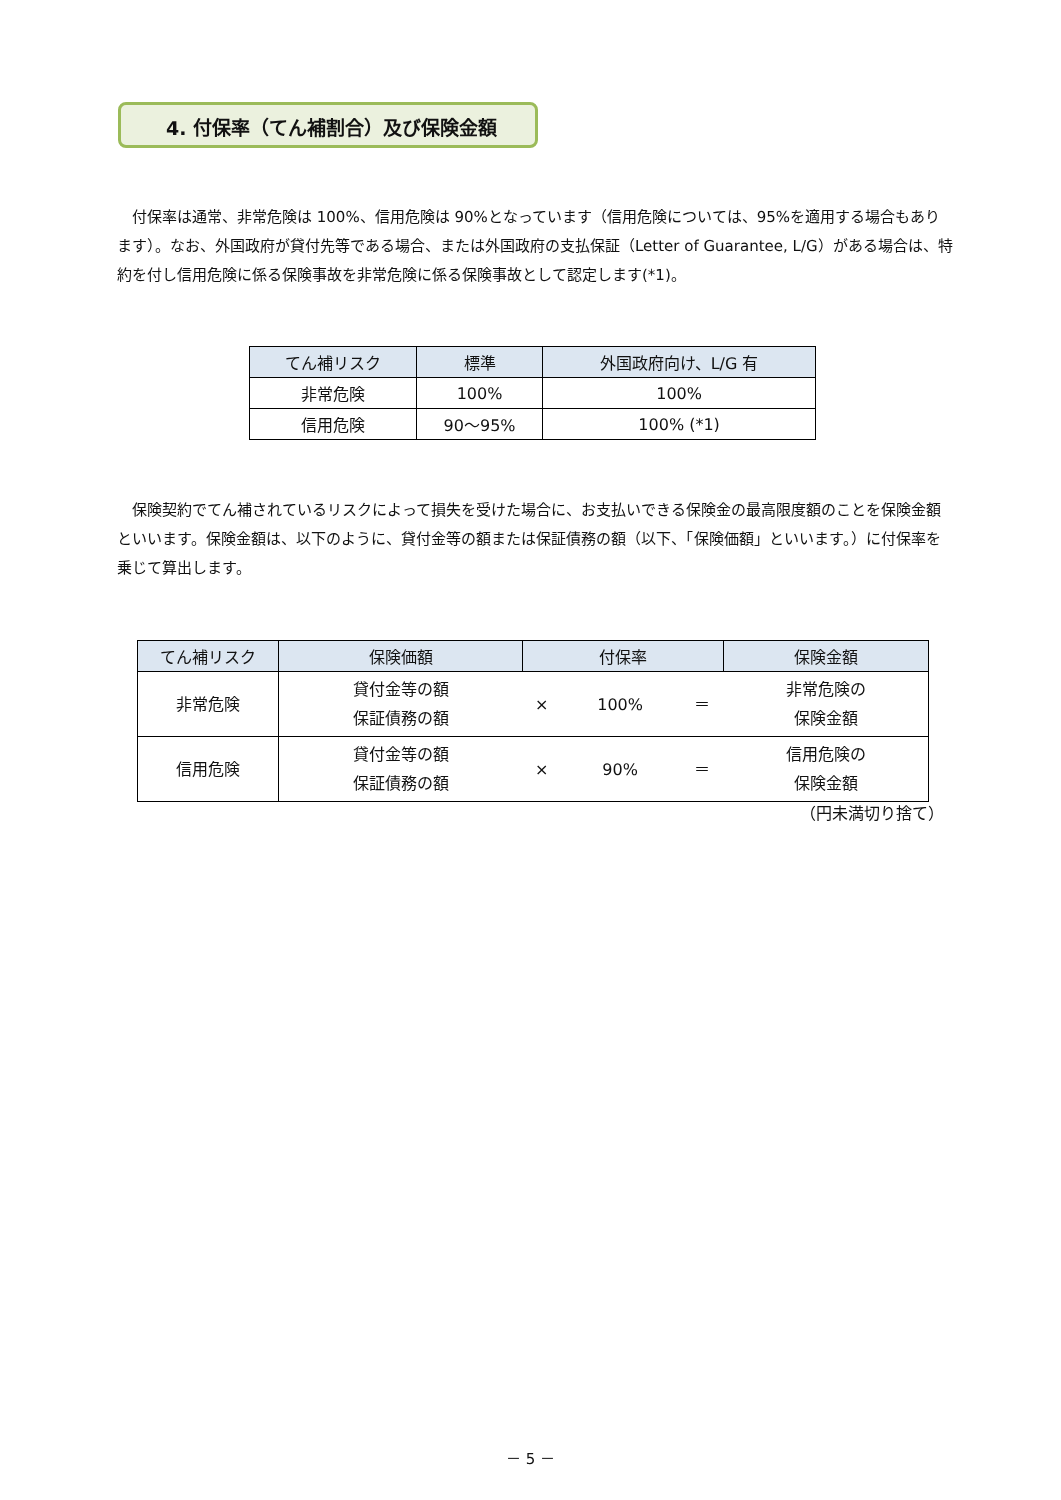4. 付保率（てん補割合）及び保険金額
付保率は通常、非常危険は 100%、信用危険は 90%となっています（信用危険については、95%を適用する場合もあります）。なお、外国政府が貸付先等である場合、または外国政府の支払保証（Letter of Guarantee, L/G）がある場合は、特約を付し信用危険に係る保険事故を非常危険に係る保険事故として認定します(*1)。
| てん補リスク | 標準 | 外国政府向け、L/G 有 |
| --- | --- | --- |
| 非常危険 | 100% | 100% |
| 信用危険 | 90～95% | 100% (*1) |
保険契約でてん補されているリスクによって損失を受けた場合に、お支払いできる保険金の最高限度額のことを保険金額といいます。保険金額は、以下のように、貸付金等の額または保証債務の額（以下、「保険価額」といいます。）に付保率を乗じて算出します。
| てん補リスク | 保険価額 | 付保率 | | | 保険金額 |
| --- | --- | --- | --- | --- | --- |
| 非常危険 | 貸付金等の額 保証債務の額 | × | 100% | ＝ | 非常危険の 保険金額 |
| 信用危険 | 貸付金等の額 保証債務の額 | × | 90% | ＝ | 信用危険の 保険金額 |
（円未満切り捨て）
－ 5 －